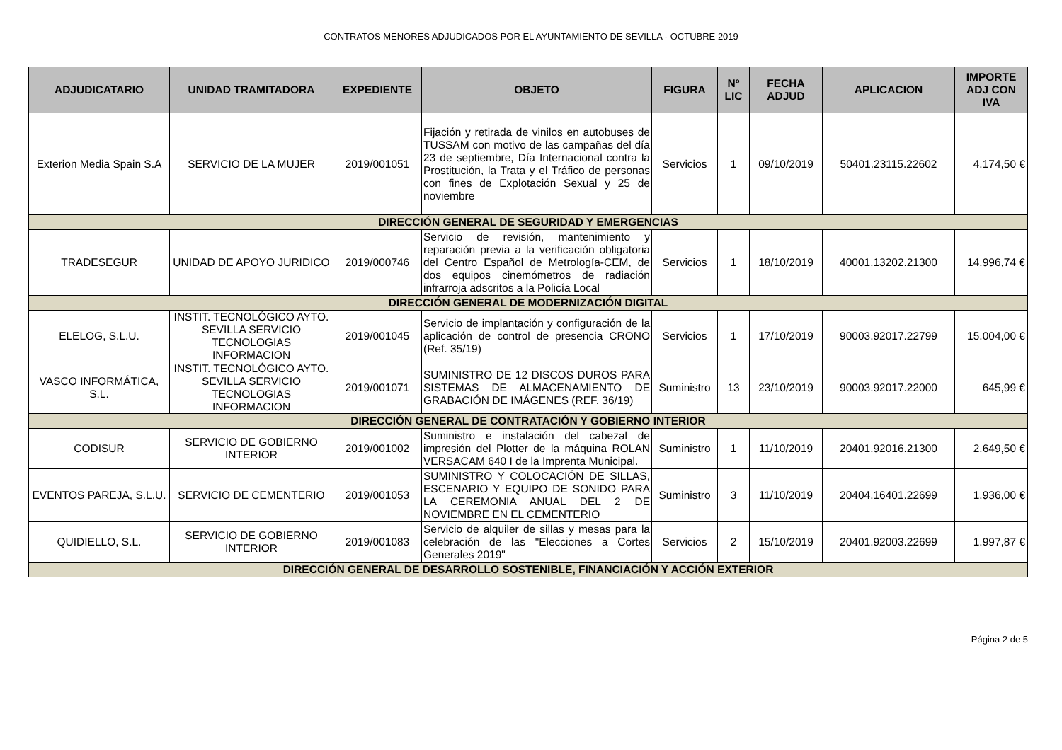CONTRATOS MENORES ADJUDICADOS POR EL AYUNTAMIENTO DE SEVILLA - OCTUBRE 2019
| ADJUDICATARIO | UNIDAD TRAMITADORA | EXPEDIENTE | OBJETO | FIGURA | Nº LIC | FECHA ADJUD | APLICACION | IMPORTE ADJ CON IVA |
| --- | --- | --- | --- | --- | --- | --- | --- | --- |
| Exterion Media Spain S.A | SERVICIO DE LA MUJER | 2019/001051 | Fijación y retirada de vinilos en autobuses de TUSSAM con motivo de las campañas del día 23 de septiembre, Día Internacional contra la Prostitución, la Trata y el Tráfico de personas con fines de Explotación Sexual y 25 de noviembre | Servicios | 1 | 09/10/2019 | 50401.23115.22602 | 4.174,50 € |
| DIRECCIÓN GENERAL DE SEGURIDAD Y EMERGENCIAS | | | | | | | | |
| TRADESEGUR | UNIDAD DE APOYO JURIDICO | 2019/000746 | Servicio de revisión, mantenimiento y reparación previa a la verificación obligatoria del Centro Español de Metrología-CEM, de dos equipos cinemómetros de radiación infrarroja adscritos a la Policía Local | Servicios | 1 | 18/10/2019 | 40001.13202.21300 | 14.996,74 € |
| DIRECCIÓN GENERAL DE MODERNIZACIÓN DIGITAL | | | | | | | | |
| ELELOG, S.L.U. | INSTIT. TECNOLÓGICO AYTO. SEVILLA SERVICIO TECNOLOGIAS INFORMACION | 2019/001045 | Servicio de implantación y configuración de la aplicación de control de presencia CRONO (Ref. 35/19) | Servicios | 1 | 17/10/2019 | 90003.92017.22799 | 15.004,00 € |
| VASCO INFORMÁTICA, S.L. | INSTIT. TECNOLÓGICO AYTO. SEVILLA SERVICIO TECNOLOGIAS INFORMACION | 2019/001071 | SUMINISTRO DE 12 DISCOS DUROS PARA SISTEMAS DE ALMACENAMIENTO DE GRABACIÓN DE IMÁGENES (REF. 36/19) | Suministro | 13 | 23/10/2019 | 90003.92017.22000 | 645,99 € |
| DIRECCIÓN GENERAL DE CONTRATACIÓN Y GOBIERNO INTERIOR | | | | | | | | |
| CODISUR | SERVICIO DE GOBIERNO INTERIOR | 2019/001002 | Suministro e instalación del cabezal de impresión del Plotter de la máquina ROLAN VERSACAM 640 I de la Imprenta Municipal. | Suministro | 1 | 11/10/2019 | 20401.92016.21300 | 2.649,50 € |
| EVENTOS PAREJA, S.L.U. | SERVICIO DE CEMENTERIO | 2019/001053 | SUMINISTRO Y COLOCACIÓN DE SILLAS, ESCENARIO Y EQUIPO DE SONIDO PARA LA CEREMONIA ANUAL DEL 2 DE NOVIEMBRE EN EL CEMENTERIO | Suministro | 3 | 11/10/2019 | 20404.16401.22699 | 1.936,00 € |
| QUIDIELLO, S.L. | SERVICIO DE GOBIERNO INTERIOR | 2019/001083 | Servicio de alquiler de sillas y mesas para la celebración de las "Elecciones a Cortes Generales 2019" | Servicios | 2 | 15/10/2019 | 20401.92003.22699 | 1.997,87 € |
| DIRECCIÓN GENERAL DE DESARROLLO SOSTENIBLE, FINANCIACIÓN Y ACCIÓN EXTERIOR | | | | | | | | |
Página 2 de 5